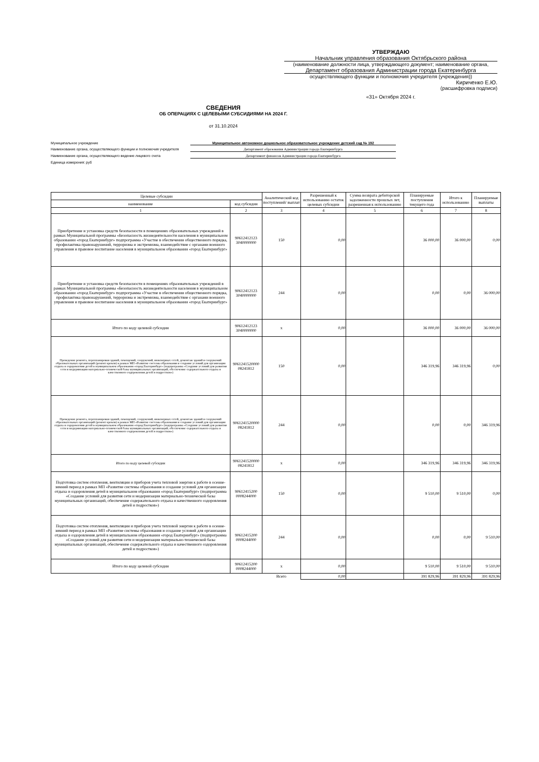УТВЕРЖДАЮ
Начальник управления образования Октябрьского района
(наименование должности лица, утверждающего документ; наименование органа,
Департамент образования Администрации города Екатеринбурга
осуществляющего функции и полномочия учредителя (учреждения))
Кириченко Е.Ю.
(расшифровка подписи)
«31» Октября 2024 г.
СВЕДЕНИЯ
ОБ ОПЕРАЦИЯХ С ЦЕЛЕВЫМИ СУБСИДИЯМИ НА 2024 Г.
от 31.10.2024
Муниципальное учреждение Муниципальное автономное дошкольное образовательное учреждение детский сад № 192
Наименование органа, осуществляющего функции и полномочия учредителя
Департамент образования Администрации города Екатеринбурга
Наименование органа, осуществляющего ведение лицевого счета Департамент финансов Администрации города Екатеринбурга
Единица измерения: руб
| Целевые субсидии | | Аналитический код поступлений/ выплат | Разрешенный к использованию остаток целевых субсидии | Сумма возврата дебиторской задолженности прошлых лет, разрешенная к использованию | Планируемые поступления текущего года | Итого к использованию | Планируемые выплаты |
| --- | --- | --- | --- | --- | --- | --- | --- |
| наименование | код субсидии | | | | | | |
| 1 | 2 | 3 | 4 | 5 | 6 | 7 | 8 |
| Приобретение и установка средств безопасности в помещениях образовательных учреждений в рамках Муниципальной программы «Безопасность жизнедеятельности населения в муниципальном образовании «город Екатеринбург» подпрограмма «Участие в обеспечении общественного порядка, профилактика правонарушений, терроризма и экстремизма, взаимодействие с органами военного управления и правовое воспитание населения в муниципальном образовании «город Екатеринбург» | 90612412123 3040000000 | 150 | 0,00 | | 36 000,00 | 36 000,00 | 0,00 |
| Приобретение и установка средств безопасности в помещениях образовательных учреждений в рамках Муниципальной программы «Безопасность жизнедеятельности населения в муниципальном образовании «город Екатеринбург» подпрограмма «Участие в обеспечении общественного порядка, профилактика правонарушений, терроризма и экстремизма, взаимодействие с органами военного управления и правовое воспитание населения в муниципальном образовании «город Екатеринбург» | 90612412123 3040000000 | 244 | 0,00 | | 0,00 | 0,00 | 36 000,00 |
| Итого по коду целевой субсидии | 90612412123 3040000000 | x | 0,00 | | 36 000,00 | 36 000,00 | 36 000,00 |
| Проведение ремонта, перепланировки зданий, помещений, сооружений, инженерных сетей, демонтаж зданий и сооружений образовательных организаций (ремонт кровли) в рамках МП «Развитие системы образования и создание условий для организации отдыха и оздоровления детей в муниципальном образовании «город Екатеринбург» (подпрограмма «Создание условий для развития сети и модернизации материально-технической базы муниципальных организаций, обеспечение содержательного отдыха и качественного оздоровления детей и подростков») | 9061241520000 08241812 | 150 | 0,00 | | 346 319,96 | 346 319,96 | 0,00 |
| Проведение ремонта, перепланировки зданий, помещений, сооружений, инженерных сетей, демонтаж зданий и сооружений образовательных организаций (ремонт кровли) в рамках МП «Развитие системы образования и создание условий для организации отдыха и оздоровления детей в муниципальном образовании «город Екатеринбург» (подпрограмма «Создание условий для развития сети и модернизации материально-технической базы муниципальных организаций, обеспечение содержательного отдыха и качественного оздоровления детей и подростков») | 9061241520000 08241812 | 244 | 0,00 | | 0,00 | 0,00 | 346 319,96 |
| Итого по коду целевой субсидии | 9061241520000 08241812 | x | 0,00 | | 346 319,96 | 346 319,96 | 346 319,96 |
| Подготовка систем отопления, вентиляции и приборов учета тепловой энергии к работе в осенне-зимний период в рамках МП «Развитие системы образования и создание условий для организации отдыха и оздоровления детей в муниципальном образовании «город Екатеринбург» (подпрограмма «Создание условий для развития сети и модернизации материально-технической базы муниципальных организаций, обеспечение содержательного отдыха и качественного оздоровления детей и подростков») | 90612415200 0008244000 | 150 | 0,00 | | 9 510,00 | 9 510,00 | 0,00 |
| Подготовка систем отопления, вентиляции и приборов учета тепловой энергии к работе в осенне-зимний период в рамках МП «Развитие системы образования и создание условий для организации отдыха и оздоровления детей в муниципальном образовании «город Екатеринбург» (подпрограмма «Создание условий для развития сети и модернизации материально-технической базы муниципальных организаций, обеспечение содержательного отдыха и качественного оздоровления детей и подростков») | 90612415200 0008244000 | 244 | 0,00 | | 0,00 | 0,00 | 9 510,00 |
| Итого по коду целевой субсидии | 90612415200 0008244000 | x | 0,00 | | 9 510,00 | 9 510,00 | 9 510,00 |
| | | Всего | 0,00 | | 391 829,96 | 391 829,96 | 391 829,96 |